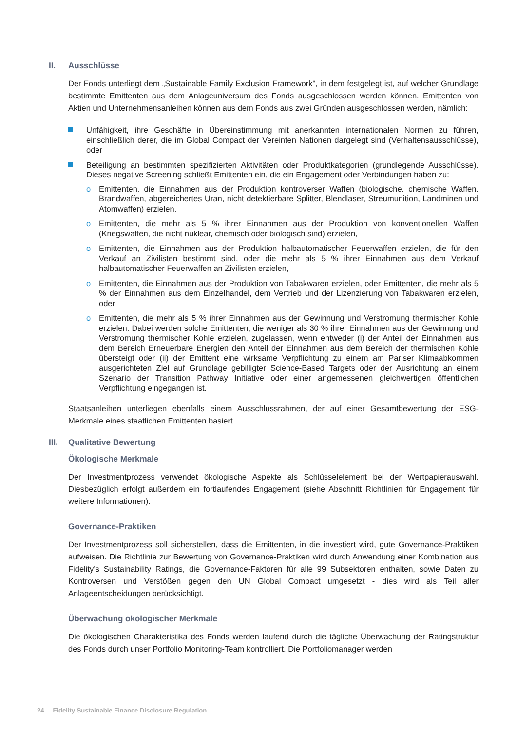II. Ausschlüsse
Der Fonds unterliegt dem „Sustainable Family Exclusion Framework", in dem festgelegt ist, auf welcher Grundlage bestimmte Emittenten aus dem Anlageuniversum des Fonds ausgeschlossen werden können. Emittenten von Aktien und Unternehmensanleihen können aus dem Fonds aus zwei Gründen ausgeschlossen werden, nämlich:
Unfähigkeit, ihre Geschäfte in Übereinstimmung mit anerkannten internationalen Normen zu führen, einschließlich derer, die im Global Compact der Vereinten Nationen dargelegt sind (Verhaltensausschlüsse), oder
Beteiligung an bestimmten spezifizierten Aktivitäten oder Produktkategorien (grundlegende Ausschlüsse). Dieses negative Screening schließt Emittenten ein, die ein Engagement oder Verbindungen haben zu:
o Emittenten, die Einnahmen aus der Produktion kontroverser Waffen (biologische, chemische Waffen, Brandwaffen, abgereichertes Uran, nicht detektierbare Splitter, Blendlaser, Streumunition, Landminen und Atomwaffen) erzielen,
o Emittenten, die mehr als 5 % ihrer Einnahmen aus der Produktion von konventionellen Waffen (Kriegswaffen, die nicht nuklear, chemisch oder biologisch sind) erzielen,
o Emittenten, die Einnahmen aus der Produktion halbautomatischer Feuerwaffen erzielen, die für den Verkauf an Zivilisten bestimmt sind, oder die mehr als 5 % ihrer Einnahmen aus dem Verkauf halbautomatischer Feuerwaffen an Zivilisten erzielen,
o Emittenten, die Einnahmen aus der Produktion von Tabakwaren erzielen, oder Emittenten, die mehr als 5 % der Einnahmen aus dem Einzelhandel, dem Vertrieb und der Lizenzierung von Tabakwaren erzielen, oder
o Emittenten, die mehr als 5 % ihrer Einnahmen aus der Gewinnung und Verstromung thermischer Kohle erzielen. Dabei werden solche Emittenten, die weniger als 30 % ihrer Einnahmen aus der Gewinnung und Verstromung thermischer Kohle erzielen, zugelassen, wenn entweder (i) der Anteil der Einnahmen aus dem Bereich Erneuerbare Energien den Anteil der Einnahmen aus dem Bereich der thermischen Kohle übersteigt oder (ii) der Emittent eine wirksame Verpflichtung zu einem am Pariser Klimaabkommen ausgerichteten Ziel auf Grundlage gebilligter Science-Based Targets oder der Ausrichtung an einem Szenario der Transition Pathway Initiative oder einer angemessenen gleichwertigen öffentlichen Verpflichtung eingegangen ist.
Staatsanleihen unterliegen ebenfalls einem Ausschlussrahmen, der auf einer Gesamtbewertung der ESG-Merkmale eines staatlichen Emittenten basiert.
III. Qualitative Bewertung
Ökologische Merkmale
Der Investmentprozess verwendet ökologische Aspekte als Schlüsselelement bei der Wertpapierauswahl. Diesbezüglich erfolgt außerdem ein fortlaufendes Engagement (siehe Abschnitt Richtlinien für Engagement für weitere Informationen).
Governance-Praktiken
Der Investmentprozess soll sicherstellen, dass die Emittenten, in die investiert wird, gute Governance-Praktiken aufweisen. Die Richtlinie zur Bewertung von Governance-Praktiken wird durch Anwendung einer Kombination aus Fidelity’s Sustainability Ratings, die Governance-Faktoren für alle 99 Subsektoren enthalten, sowie Daten zu Kontroversen und Verstößen gegen den UN Global Compact umgesetzt - dies wird als Teil aller Anlageentscheidungen berücksichtigt.
Überwachung ökologischer Merkmale
Die ökologischen Charakteristika des Fonds werden laufend durch die tägliche Überwachung der Ratingstruktur des Fonds durch unser Portfolio Monitoring-Team kontrolliert. Die Portfoliomanager werden
24 Fidelity Sustainable Finance Disclosure Regulation